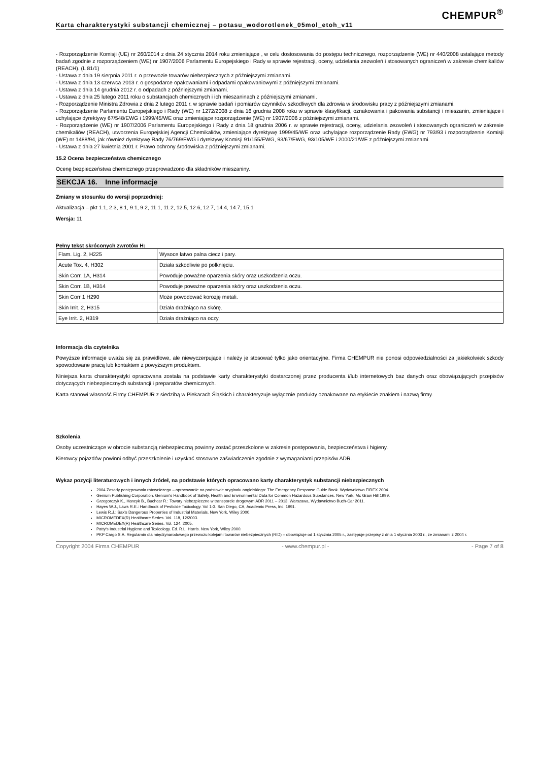CHEMPUR<sup>®</sup>
Karta charakterystyki substancji chemicznej – potasu_wodorotlenek_05mol_etoh_v11
- Rozporządzenie Komisji (UE) nr 260/2014 z dnia 24 stycznia 2014 roku zmieniające , w celu dostosowania do postępu technicznego, rozporządzenie (WE) nr 440/2008 ustalające metody badań zgodnie z rozporządzeniem (WE) nr 1907/2006 Parlamentu Europejskiego i Rady w sprawie rejestracji, oceny, udzielania zezwoleń i stosowanych ograniczeń w zakresie chemikaliów (REACH). (L 81/1)
- Ustawa z dnia 19 sierpnia 2011 r. o przewozie towarów niebezpiecznych z późniejszymi zmianami.
- Ustawa z dnia 13 czerwca 2013 r. o gospodarce opakowaniami i odpadami opakowaniowymi z późniejszymi zmianami.
- Ustawa z dnia 14 grudnia 2012 r. o odpadach z późniejszymi zmianami.
- Ustawa z dnia 25 lutego 2011 roku o substancjach chemicznych i ich mieszaninach z późniejszymi zmianami.
- Rozporządzenie Ministra Zdrowia z dnia 2 lutego 2011 r. w sprawie badań i pomiarów czynników szkodliwych dla zdrowia w środowisku pracy z późniejszymi zmianami.
- Rozporządzenie Parlamentu Europejskiego i Rady (WE) nr 1272/2008 z dnia 16 grudnia 2008 roku w sprawie klasyfikacji, oznakowania i pakowania substancji i mieszanin, zmieniające i uchylające dyrektywy 67/548/EWG i 1999/45/WE oraz zmieniające rozporządzenie (WE) nr 1907/2006 z późniejszymi zmianami.
- Rozporządzenie (WE) nr 1907/2006 Parlamentu Europejskiego i Rady z dnia 18 grudnia 2006 r. w sprawie rejestracji, oceny, udzielania zezwoleń i stosowanych ograniczeń w zakresie chemikaliów (REACH), utworzenia Europejskiej Agencji Chemikaliów, zmieniające dyrektywę 1999/45/WE oraz uchylające rozporządzenie Rady (EWG) nr 793/93 i rozporządzenie Komisji (WE) nr 1488/94, jak również dyrektywę Rady 76/769/EWG i dyrektywy Komisji 91/155/EWG, 93/67/EWG, 93/105/WE i 2000/21/WE z późniejszymi zmianami.
- Ustawa z dnia 27 kwietnia 2001 r. Prawo ochrony środowiska z późniejszymi zmianami.
15.2 Ocena bezpieczeństwa chemicznego
Ocenę bezpieczeństwa chemicznego przeprowadzono dla składników mieszaniny.
SEKCJA 16. Inne informacje
Zmiany w stosunku do wersji poprzedniej:
Aktualizacja – pkt 1.1, 2.3, 8.1, 9.1, 9.2, 11.1, 11.2, 12.5, 12.6, 12.7, 14.4, 14.7, 15.1
Wersja: 11
Pełny tekst skróconych zwrotów H:
| Flam. Lig. 2, H225 | Wysoce łatwo palna ciecz i pary. |
| Acute Tox. 4, H302 | Działa szkodliwie po połknięciu. |
| Skin Corr. 1A, H314 | Powoduje poważne oparzenia skóry oraz uszkodzenia oczu. |
| Skin Corr. 1B, H314 | Powoduje poważne oparzenia skóry oraz uszkodzenia oczu. |
| Skin Corr 1 H290 | Może powodować korozję metali. |
| Skin Irrit. 2, H315 | Działa drażniąco na skórę. |
| Eye Irrit. 2, H319 | Działa drażniąco na oczy. |
Informacja dla czytelnika
Powyższe informacje uważa się za prawidłowe, ale niewyczerpujące i należy je stosować tylko jako orientacyjne. Firma CHEMPUR nie ponosi odpowiedzialności za jakiekolwiek szkody spowodowane pracą lub kontaktem z powyższym produktem.
Niniejsza karta charakterystyki opracowana została na podstawie karty charakterystyki dostarczonej przez producenta i/lub internetowych baz danych oraz obowiązujących przepisów dotyczących niebezpiecznych substancji i preparatów chemicznych.
Karta stanowi własność Firmy CHEMPUR z siedzibą w Piekarach Śląskich i charakteryzuje wyłącznie produkty oznakowane na etykiecie znakiem i nazwą firmy.
Szkolenia
Osoby uczestniczące w obrocie substancją niebezpieczną powinny zostać przeszkolone w zakresie postępowania, bezpieczeństwa i higieny.
Kierowcy pojazdów powinni odbyć przeszkolenie i uzyskać stosowne zaświadczenie zgodnie z wymaganiami przepisów ADR.
Wykaz pozycji literaturowych i innych źródeł, na podstawie których opracowano karty charakterystyk substancji niebezpiecznych
2004 Zasady postępowania ratowniczego – opracowanie na podstawie oryginału angielskiego: The Emergency Response Guide Book. Wydawnictwo FIREX 2004.
Genium Publishing Corporation. Genium's Handbook of Safety, Health and Environmental Data for Common Hazardous Substances. New York, Mc Graw Hill 1999.
Grzegorczyk K., Hancyk B., Buchcar R.: Towary niebezpieczne w transporcie drogowym ADR 2011 – 2013. Warszawa, Wydawnictwo Buch-Car 2011.
Hayes W.J., Laws R.E.: Handbook of Pesticide Toxicology. Vol 1-3. San Diego, CA, Academic Press, Inc. 1991.
Lewis R.J.: Sax's Dangerous Properties of Industrial Materials. New York, Wiley 2000.
MICROMEDEX(R) Healthcare Series. Vol. 118, 12/2003.
MICROMEDEX(R) Healthcare Series. Vol. 124, 2005.
Patty's Industrial Hygiene and Toxicology. Ed. R.L. Harris. New York, Wiley 2000.
PKP Cargo S.A. Regulamin dla międzynarodowego przewozu kolejami towarów niebezpiecznych (RID) – obowiązuje od 1 stycznia 2005 r., zastępuje przepisy z dnia 1 stycznia 2003 r., ze zmianami z 2004 r.
Copyright 2004 Firma CHEMPUR - www.chempur.pl - - Page 7 of 8